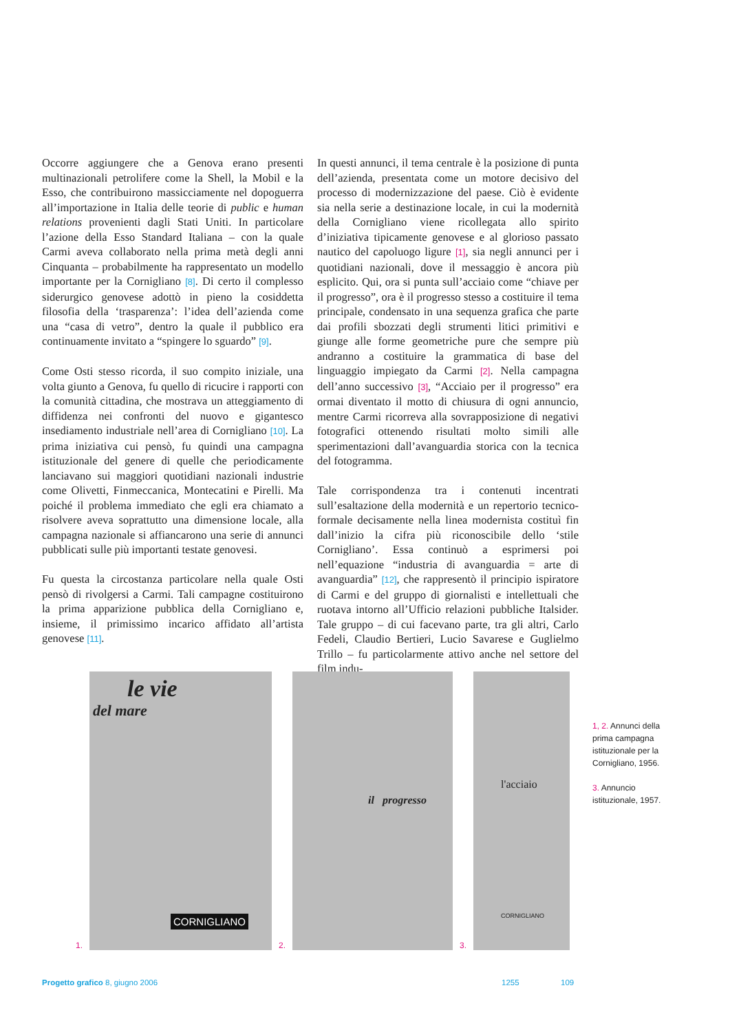Occorre aggiungere che a Genova erano presenti multinazionali petrolifere come la Shell, la Mobil e la Esso, che contribuirono massicciamente nel dopoguerra all’importazione in Italia delle teorie di public e human relations provenienti dagli Stati Uniti. In particolare l’azione della Esso Standard Italiana – con la quale Carmi aveva collaborato nella prima metà degli anni Cinquanta – probabilmente ha rappresentato un modello importante per la Cornigliano [8]. Di certo il complesso siderurgico genovese adottò in pieno la cosiddetta filosofia della ‘trasparenza’: l’idea dell’azienda come una “casa di vetro”, dentro la quale il pubblico era continuamente invitato a “spingere lo sguardo” [9].
Come Osti stesso ricorda, il suo compito iniziale, una volta giunto a Genova, fu quello di ricucire i rapporti con la comunità cittadina, che mostrava un atteggiamento di diffidenza nei confronti del nuovo e gigantesco insediamento industriale nell’area di Cornigliano [10]. La prima iniziativa cui pensò, fu quindi una campagna istituzionale del genere di quelle che periodicamente lanciavano sui maggiori quotidiani nazionali industrie come Olivetti, Finmeccanica, Montecatini e Pirelli. Ma poiché il problema immediato che egli era chiamato a risolvere aveva soprattutto una dimensione locale, alla campagna nazionale si affiancarono una serie di annunci pubblicati sulle più importanti testate genovesi.
Fu questa la circostanza particolare nella quale Osti pensò di rivolgersi a Carmi. Tali campagne costituirono la prima apparizione pubblica della Cornigliano e, insieme, il primissimo incarico affidato all’artista genovese [11].
In questi annunci, il tema centrale è la posizione di punta dell’azienda, presentata come un motore decisivo del processo di modernizzazione del paese. Ciò è evidente sia nella serie a destinazione locale, in cui la modernità della Cornigliano viene ricollegata allo spirito d’iniziativa tipicamente genovese e al glorioso passato nautico del capoluogo ligure [1], sia negli annunci per i quotidiani nazionali, dove il messaggio è ancora più esplicito. Qui, ora si punta sull’acciaio come “chiave per il progresso”, ora è il progresso stesso a costituire il tema principale, condensato in una sequenza grafica che parte dai profili sbozzati degli strumenti litici primitivi e giunge alle forme geometriche pure che sempre più andranno a costituire la grammatica di base del linguaggio impiegato da Carmi [2]. Nella campagna dell’anno successivo [3], “Acciaio per il progresso” era ormai diventato il motto di chiusura di ogni annuncio, mentre Carmi ricorreva alla sovrapposizione di negativi fotografici ottenendo risultati molto simili alle sperimentazioni dall’avanguardia storica con la tecnica del fotogramma.
Tale corrispondenza tra i contenuti incentrati sull’esaltazione della modernità e un repertorio tecnico-formale decisamente nella linea modernista costituì fin dall’inizio la cifra più riconoscibile dello ‘stile Cornigliano’. Essa continuò a esprimersi poi nell’equazione “industria di avanguardia = arte di avanguardia” [12], che rappresentò il principio ispiratore di Carmi e del gruppo di giornalisti e intellettuali che ruotava intorno all’Ufficio relazioni pubbliche Italsider. Tale gruppo – di cui facevano parte, tra gli altri, Carlo Fedeli, Claudio Bertieri, Lucio Savarese e Guglielmo Trillo – fu particolarmente attivo anche nel settore del film indu-
1.
le vie
del mare
CORNIGLIANO
2.
il progresso
3.
l'acciaio
CORNIGLIANO
1, 2. Annunci della prima campagna istituzionale per la Cornigliano, 1956.
3. Annuncio istituzionale, 1957.
Progetto grafico 8, giugno 2006 1255 109